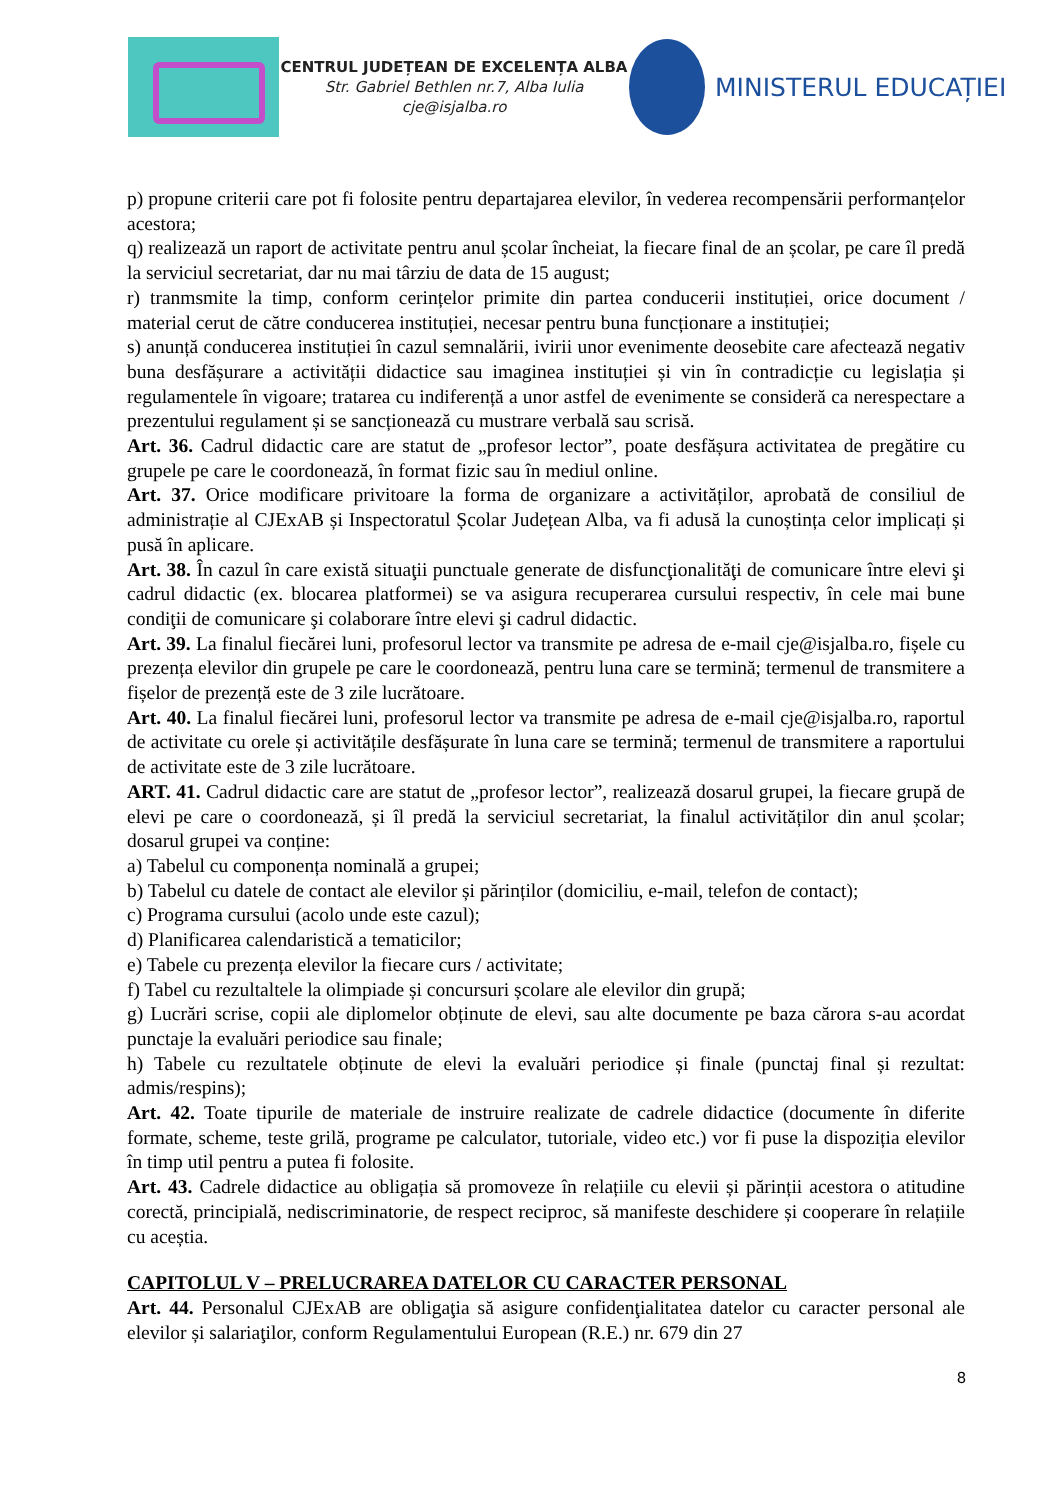CENTRUL JUDEȚEAN DE EXCELENȚA ALBA
Str. Gabriel Bethlen nr.7, Alba Iulia
cje@isjalba.ro
MINISTERUL EDUCAȚIEI
p) propune criterii care pot fi folosite pentru departajarea elevilor, în vederea recompensării performanțelor acestora;
q) realizează un raport de activitate pentru anul școlar încheiat, la fiecare final de an școlar, pe care îl predă la serviciul secretariat, dar nu mai târziu de data de 15 august;
r) tranmsmite la timp, conform cerințelor primite din partea conducerii instituției, orice document / material cerut de către conducerea instituției, necesar pentru buna funcționare a instituției;
s) anunță conducerea instituției în cazul semnalării, ivirii unor evenimente deosebite care afectează negativ buna desfășurare a activității didactice sau imaginea instituției și vin în contradicție cu legislația și regulamentele în vigoare; tratarea cu indiferență a unor astfel de evenimente se consideră ca nerespectare a prezentului regulament și se sancționează cu mustrare verbală sau scrisă.
Art. 36. Cadrul didactic care are statut de „profesor lector”, poate desfășura activitatea de pregătire cu grupele pe care le coordonează, în format fizic sau în mediul online.
Art. 37. Orice modificare privitoare la forma de organizare a activităților, aprobată de consiliul de administrație al CJExAB și Inspectoratul Școlar Județean Alba, va fi adusă la cunoștința celor implicați și pusă în aplicare.
Art. 38. În cazul în care există situaţii punctuale generate de disfuncţionalităţi de comunicare între elevi şi cadrul didactic (ex. blocarea platformei) se va asigura recuperarea cursului respectiv, în cele mai bune condiţii de comunicare şi colaborare între elevi şi cadrul didactic.
Art. 39. La finalul fiecărei luni, profesorul lector va transmite pe adresa de e-mail cje@isjalba.ro, fișele cu prezența elevilor din grupele pe care le coordonează, pentru luna care se termină; termenul de transmitere a fișelor de prezență este de 3 zile lucrătoare.
Art. 40. La finalul fiecărei luni, profesorul lector va transmite pe adresa de e-mail cje@isjalba.ro, raportul de activitate cu orele și activitățile desfășurate în luna care se termină; termenul de transmitere a raportului de activitate este de 3 zile lucrătoare.
ART. 41. Cadrul didactic care are statut de „profesor lector”, realizează dosarul grupei, la fiecare grupă de elevi pe care o coordonează, și îl predă la serviciul secretariat, la finalul activităților din anul școlar; dosarul grupei va conține:
a) Tabelul cu componența nominală a grupei;
b) Tabelul cu datele de contact ale elevilor și părinților (domiciliu, e-mail, telefon de contact);
c) Programa cursului (acolo unde este cazul);
d) Planificarea calendaristică a tematicilor;
e) Tabele cu prezența elevilor la fiecare curs / activitate;
f) Tabel cu rezultaltele la olimpiade și concursuri școlare ale elevilor din grupă;
g) Lucrări scrise, copii ale diplomelor obținute de elevi, sau alte documente pe baza cărora s-au acordat punctaje la evaluări periodice sau finale;
h) Tabele cu rezultatele obținute de elevi la evaluări periodice și finale (punctaj final și rezultat: admis/respins);
Art. 42. Toate tipurile de materiale de instruire realizate de cadrele didactice (documente în diferite formate, scheme, teste grilă, programe pe calculator, tutoriale, video etc.) vor fi puse la dispoziția elevilor în timp util pentru a putea fi folosite.
Art. 43. Cadrele didactice au obligația să promoveze în relațiile cu elevii și părinții acestora o atitudine corectă, principială, nediscriminatorie, de respect reciproc, să manifeste deschidere și cooperare în relațiile cu aceștia.
CAPITOLUL V – PRELUCRAREA DATELOR CU CARACTER PERSONAL
Art. 44. Personalul CJExAB are obligaţia să asigure confidenţialitatea datelor cu caracter personal ale elevilor și salariaţilor, conform Regulamentului European (R.E.) nr. 679 din 27
8